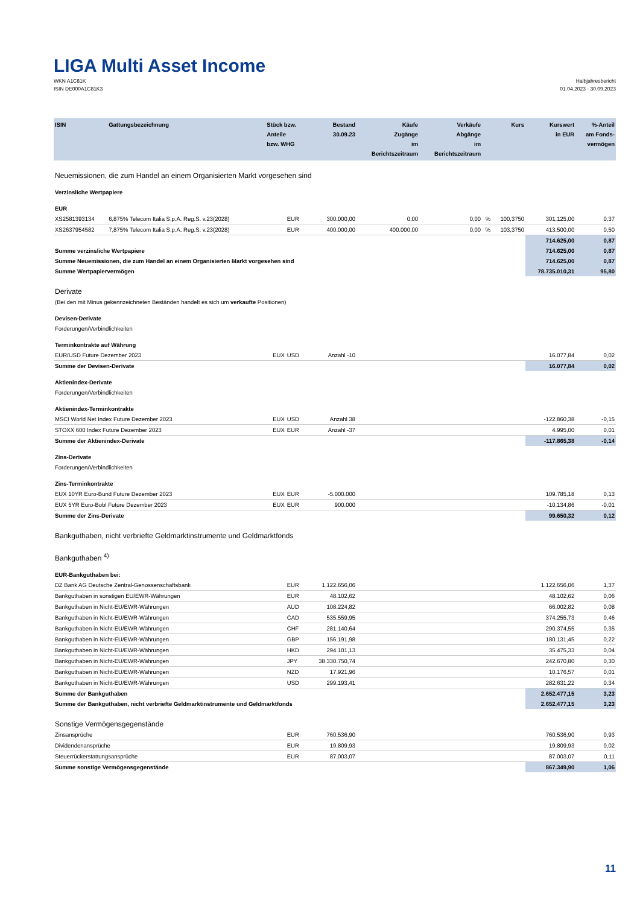LIGA Multi Asset Income
WKN A1C81K
ISIN DE000A1C81K3
Halbjahresbericht
01.04.2023 - 30.09.2023
| ISIN | Gattungsbezeichnung | Stück bzw. Anteile bzw. WHG | | Bestand 30.09.23 | Käufe Zugänge im Berichtszeitraum | Verkäufe Abgänge im Berichtszeitraum | | Kurs | Kurswert in EUR | %-Anteil am Fonds- vermögen |
| --- | --- | --- | --- | --- | --- | --- | --- | --- | --- | --- |
| Neuemissionen, die zum Handel an einem Organisierten Markt vorgesehen sind | | | | | | | | | | |
| Verzinsliche Wertpapiere | | | | | | | | | | |
| EUR | | | | | | | | | | |
| XS2581393134 | 6,875% Telecom Italia S.p.A. Reg.S. v.23(2028) | | EUR | 300.000,00 | 0,00 | 0,00 | % | 100,3750 | 301.125,00 | 0,37 |
| XS2637954582 | 7,875% Telecom Italia S.p.A. Reg.S. v.23(2028) | | EUR | 400.000,00 | 400.000,00 | 0,00 | % | 103,3750 | 413.500,00 | 0,50 |
| | | | | | | | | | 714.625,00 | 0,87 |
| Summe verzinsliche Wertpapiere | | | | | | | | | 714.625,00 | 0,87 |
| Summe Neuemissionen, die zum Handel an einem Organisierten Markt vorgesehen sind | | | | | | | | | 714.625,00 | 0,87 |
| Summe Wertpapiervermögen | | | | | | | | | 78.735.010,31 | 95,80 |
| Derivate | | | | | | | | | | |
| (Bei den mit Minus gekennzeichneten Beständen handelt es sich um verkaufte Positionen) | | | | | | | | | | |
| Devisen-Derivate | | | | | | | | | | |
| Forderungen/Verbindlichkeiten | | | | | | | | | | |
| Terminkontrakte auf Währung | | | | | | | | | | |
| EUR/USD Future Dezember 2023 | | EUX | USD | Anzahl -10 | | | | | 16.077,84 | 0,02 |
| Summe der Devisen-Derivate | | | | | | | | | 16.077,84 | 0,02 |
| Aktienindex-Derivate | | | | | | | | | | |
| Forderungen/Verbindlichkeiten | | | | | | | | | | |
| Aktienindex-Terminkontrakte | | | | | | | | | | |
| MSCI World Net Index Future Dezember 2023 | | EUX | USD | Anzahl 38 | | | | | -122.860,38 | -0,15 |
| STOXX 600 Index Future Dezember 2023 | | EUX | EUR | Anzahl -37 | | | | | 4.995,00 | 0,01 |
| Summe der Aktienindex-Derivate | | | | | | | | | -117.865,38 | -0,14 |
| Zins-Derivate | | | | | | | | | | |
| Forderungen/Verbindlichkeiten | | | | | | | | | | |
| Zins-Terminkontrakte | | | | | | | | | | |
| EUX 10YR Euro-Bund Future Dezember 2023 | | EUX | EUR | -5.000.000 | | | | | 109.785,18 | 0,13 |
| EUX 5YR Euro-Bobl Future Dezember 2023 | | EUX | EUR | 900.000 | | | | | -10.134,86 | -0,01 |
| Summe der Zins-Derivate | | | | | | | | | 99.650,32 | 0,12 |
| Bankguthaben, nicht verbriefte Geldmarktinstrumente und Geldmarktfonds | | | | | | | | | | |
| Bankguthaben <sup>4)</sup> | | | | | | | | | | |
| EUR-Bankguthaben bei: | | | | | | | | | | |
| DZ Bank AG Deutsche Zentral-Genossenschaftsbank | | | EUR | 1.122.656,06 | | | | | 1.122.656,06 | 1,37 |
| Bankguthaben in sonstigen EU/EWR-Währungen | | | EUR | 48.102,62 | | | | | 48.102,62 | 0,06 |
| Bankguthaben in Nicht-EU/EWR-Währungen | | | AUD | 108.224,82 | | | | | 66.002,82 | 0,08 |
| Bankguthaben in Nicht-EU/EWR-Währungen | | | CAD | 535.559,95 | | | | | 374.255,73 | 0,46 |
| Bankguthaben in Nicht-EU/EWR-Währungen | | | CHF | 281.140,64 | | | | | 290.374,55 | 0,35 |
| Bankguthaben in Nicht-EU/EWR-Währungen | | | GBP | 156.191,98 | | | | | 180.131,45 | 0,22 |
| Bankguthaben in Nicht-EU/EWR-Währungen | | | HKD | 294.101,13 | | | | | 35.475,33 | 0,04 |
| Bankguthaben in Nicht-EU/EWR-Währungen | | | JPY | 38.330.750,74 | | | | | 242.670,80 | 0,30 |
| Bankguthaben in Nicht-EU/EWR-Währungen | | | NZD | 17.921,96 | | | | | 10.176,57 | 0,01 |
| Bankguthaben in Nicht-EU/EWR-Währungen | | | USD | 299.193,41 | | | | | 282.631,22 | 0,34 |
| Summe der Bankguthaben | | | | | | | | | 2.652.477,15 | 3,23 |
| Summe der Bankguthaben, nicht verbriefte Geldmarktinstrumente und Geldmarktfonds | | | | | | | | | 2.652.477,15 | 3,23 |
| Sonstige Vermögensgegenstände | | | | | | | | | | |
| Zinsansprüche | | | EUR | 760.536,90 | | | | | 760.536,90 | 0,93 |
| Dividendenansprüche | | | EUR | 19.809,93 | | | | | 19.809,93 | 0,02 |
| Steuerrückerstattungsansprüche | | | EUR | 87.003,07 | | | | | 87.003,07 | 0,11 |
| Summe sonstige Vermögensgegenstände | | | | | | | | | 867.349,90 | 1,06 |
11